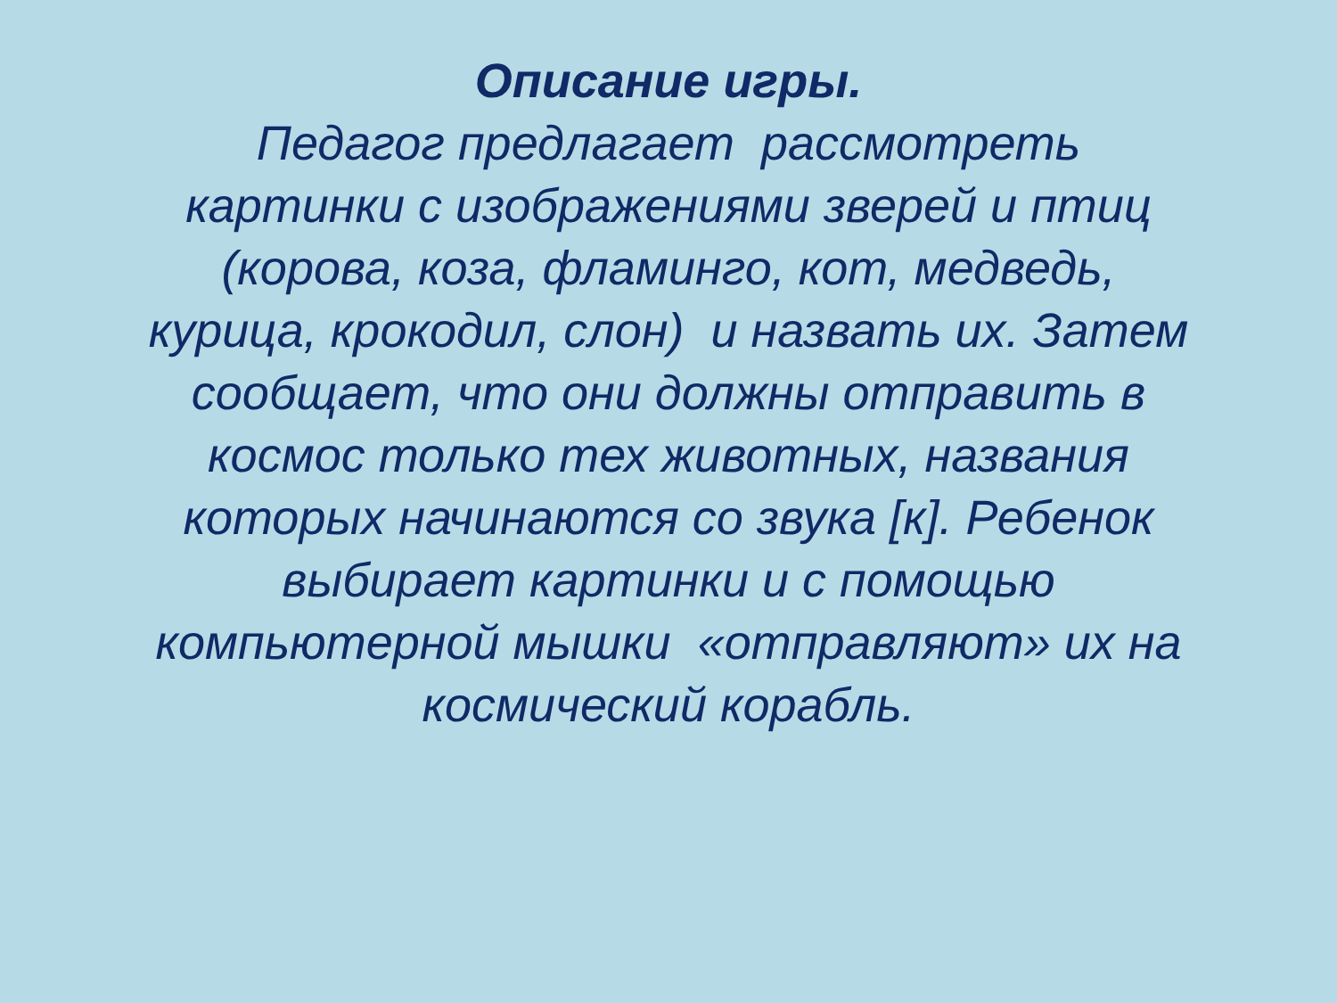Описание игры.
Педагог предлагает рассмотреть
картинки с изображениями зверей и птиц
(корова, коза, фламинго, кот, медведь,
курица, крокодил, слон) и назвать их. Затем
сообщает, что они должны отправить в
космос только тех животных, названия
которых начинаются со звука [к]. Ребенок
выбирает картинки и с помощью
компьютерной мышки «отправляют» их на
космический корабль.